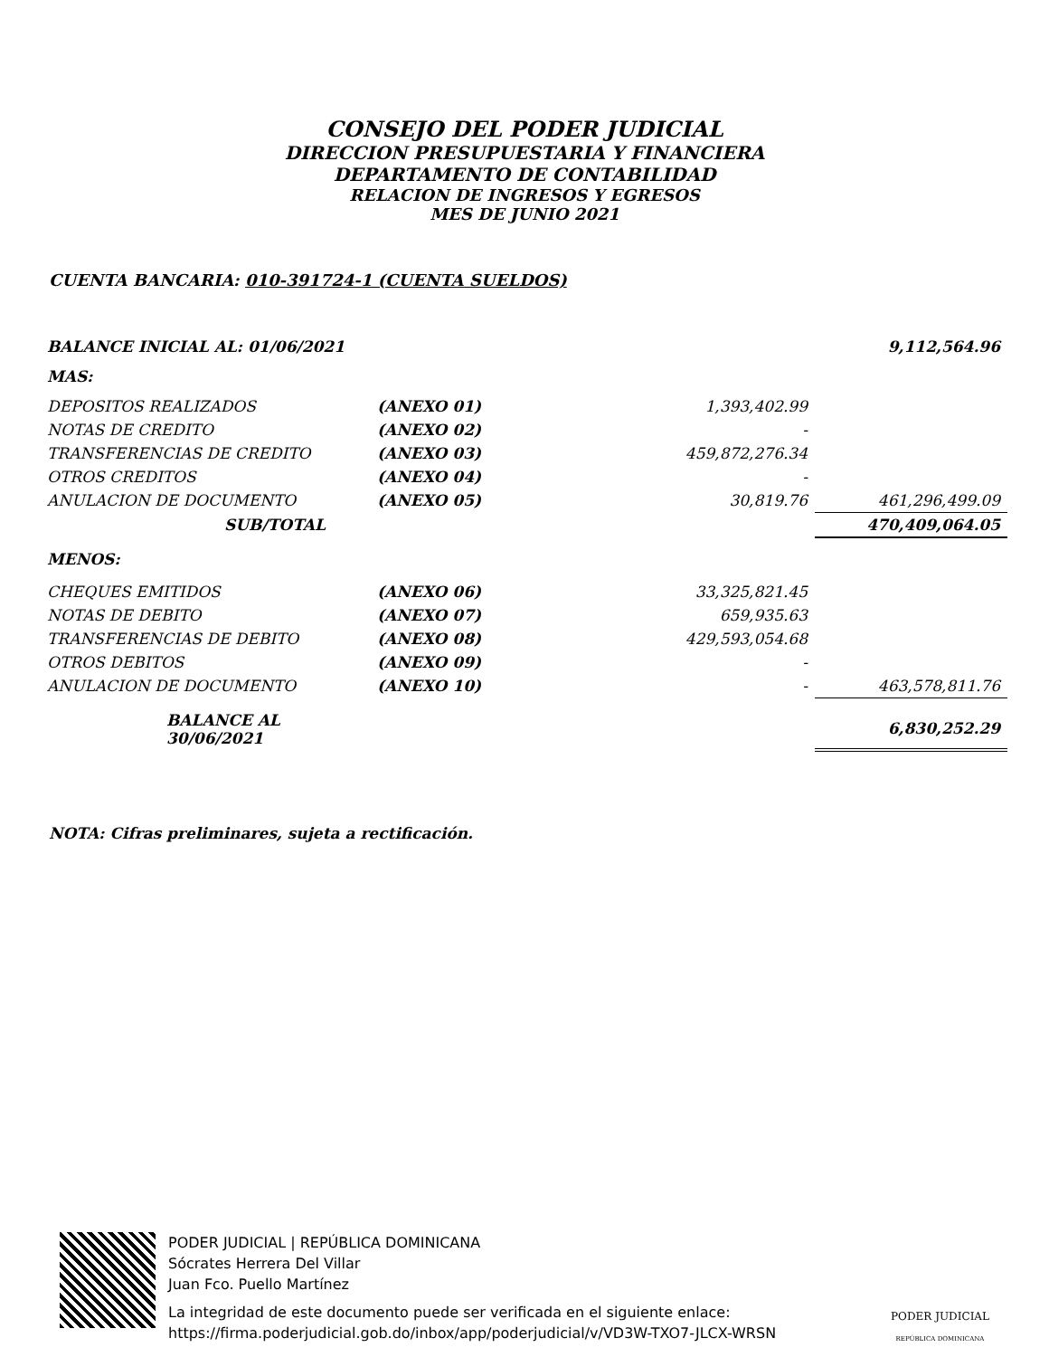CONSEJO DEL PODER JUDICIAL
DIRECCION PRESUPUESTARIA Y FINANCIERA
DEPARTAMENTO DE CONTABILIDAD
RELACION DE INGRESOS Y EGRESOS
MES DE JUNIO 2021
CUENTA BANCARIA: 010-391724-1 (CUENTA SUELDOS)
| BALANCE INICIAL AL: 01/06/2021 | | | 9,112,564.96 |
| MAS: | | | |
| DEPOSITOS REALIZADOS | (ANEXO 01) | 1,393,402.99 | |
| NOTAS DE CREDITO | (ANEXO 02) | - | |
| TRANSFERENCIAS DE CREDITO | (ANEXO 03) | 459,872,276.34 | |
| OTROS CREDITOS | (ANEXO 04) | - | |
| ANULACION DE DOCUMENTO | (ANEXO 05) | 30,819.76 | 461,296,499.09 |
| SUB/TOTAL | | | 470,409,064.05 |
| MENOS: | | | |
| CHEQUES EMITIDOS | (ANEXO 06) | 33,325,821.45 | |
| NOTAS DE DEBITO | (ANEXO 07) | 659,935.63 | |
| TRANSFERENCIAS DE DEBITO | (ANEXO 08) | 429,593,054.68 | |
| OTROS DEBITOS | (ANEXO 09) | - | |
| ANULACION DE DOCUMENTO | (ANEXO 10) | - | 463,578,811.76 |
| BALANCE AL 30/06/2021 | | | 6,830,252.29 |
NOTA: Cifras preliminares, sujeta a rectificación.
PODER JUDICIAL | REPÚBLICA DOMINICANA
Sócrates Herrera Del Villar
Juan Fco. Puello Martínez
La integridad de este documento puede ser verificada en el siguiente enlace:
https://firma.poderjudicial.gob.do/inbox/app/poderjudicial/v/VD3W-TXO7-JLCX-WRSN
PODER JUDICIAL
REPÚBLICA DOMINICANA